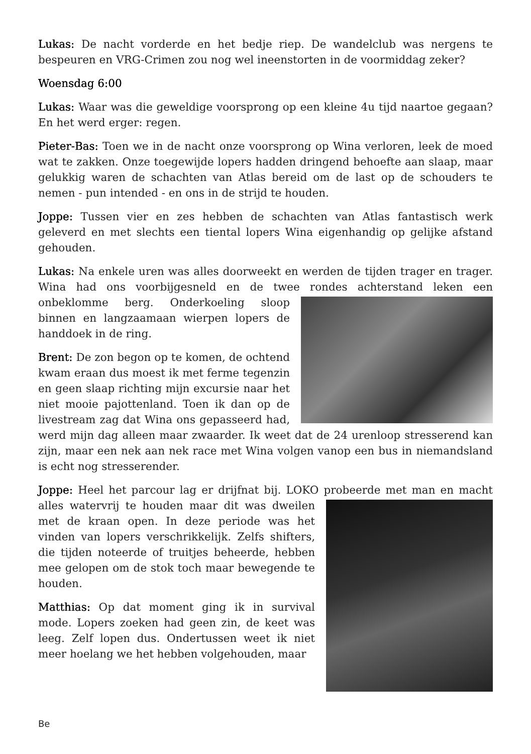Lukas: De nacht vorderde en het bedje riep. De wandelclub was nergens te bespeuren en VRG-Crimen zou nog wel ineenstorten in de voormiddag zeker?
Woensdag 6:00
Lukas: Waar was die geweldige voorsprong op een kleine 4u tijd naartoe gegaan? En het werd erger: regen.
Pieter-Bas: Toen we in de nacht onze voorsprong op Wina verloren, leek de moed wat te zakken. Onze toegewijde lopers hadden dringend behoefte aan slaap, maar gelukkig waren de schachten van Atlas bereid om de last op de schouders te nemen - pun intended - en ons in de strijd te houden.
Joppe: Tussen vier en zes hebben de schachten van Atlas fantastisch werk geleverd en met slechts een tiental lopers Wina eigenhandig op gelijke afstand gehouden.
Lukas: Na enkele uren was alles doorweekt en werden de tijden trager en trager. Wina had ons voorbijgesneld en de twee rondes achterstand leken een onbeklomme berg. Onderkoeling sloop binnen en langzaamaan wierpen lopers de handdoek in de ring.
Brent: De zon begon op te komen, de ochtend kwam eraan dus moest ik met ferme tegenzin en geen slaap richting mijn excursie naar het niet mooie pajottenland. Toen ik dan op de livestream zag dat Wina ons gepasseerd had, werd mijn dag alleen maar zwaarder. Ik weet dat de 24 urenloop stresserend kan zijn, maar een nek aan nek race met Wina volgen vanop een bus in niemandsland is echt nog stresserender.
Joppe: Heel het parcour lag er drijfnat bij. LOKO probeerde met man en macht alles watervrij te houden maar dit was dweilen met de kraan open. In deze periode was het vinden van lopers verschrikkelijk. Zelfs shifters, die tijden noteerde of truitjes beheerde, hebben mee gelopen om de stok toch maar bewegende te houden.
Matthias: Op dat moment ging ik in survival mode. Lopers zoeken had geen zin, de keet was leeg. Zelf lopen dus. Ondertussen weet ik niet meer hoelang we het hebben volgehouden, maar
Be